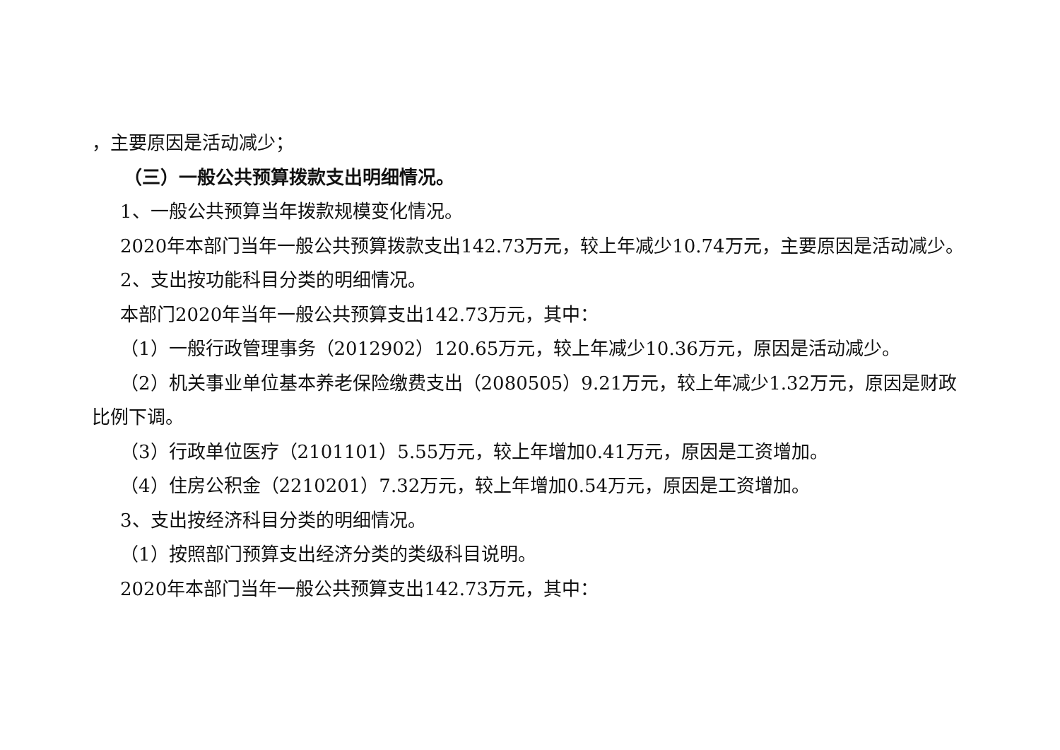，主要原因是活动减少；
（三）一般公共预算拨款支出明细情况。
1、一般公共预算当年拨款规模变化情况。
2020年本部门当年一般公共预算拨款支出142.73万元，较上年减少10.74万元，主要原因是活动减少。
2、支出按功能科目分类的明细情况。
本部门2020年当年一般公共预算支出142.73万元，其中：
（1）一般行政管理事务（2012902）120.65万元，较上年减少10.36万元，原因是活动减少。
（2）机关事业单位基本养老保险缴费支出（2080505）9.21万元，较上年减少1.32万元，原因是财政比例下调。
（3）行政单位医疗（2101101）5.55万元，较上年增加0.41万元，原因是工资增加。
（4）住房公积金（2210201）7.32万元，较上年增加0.54万元，原因是工资增加。
3、支出按经济科目分类的明细情况。
（1）按照部门预算支出经济分类的类级科目说明。
2020年本部门当年一般公共预算支出142.73万元，其中：